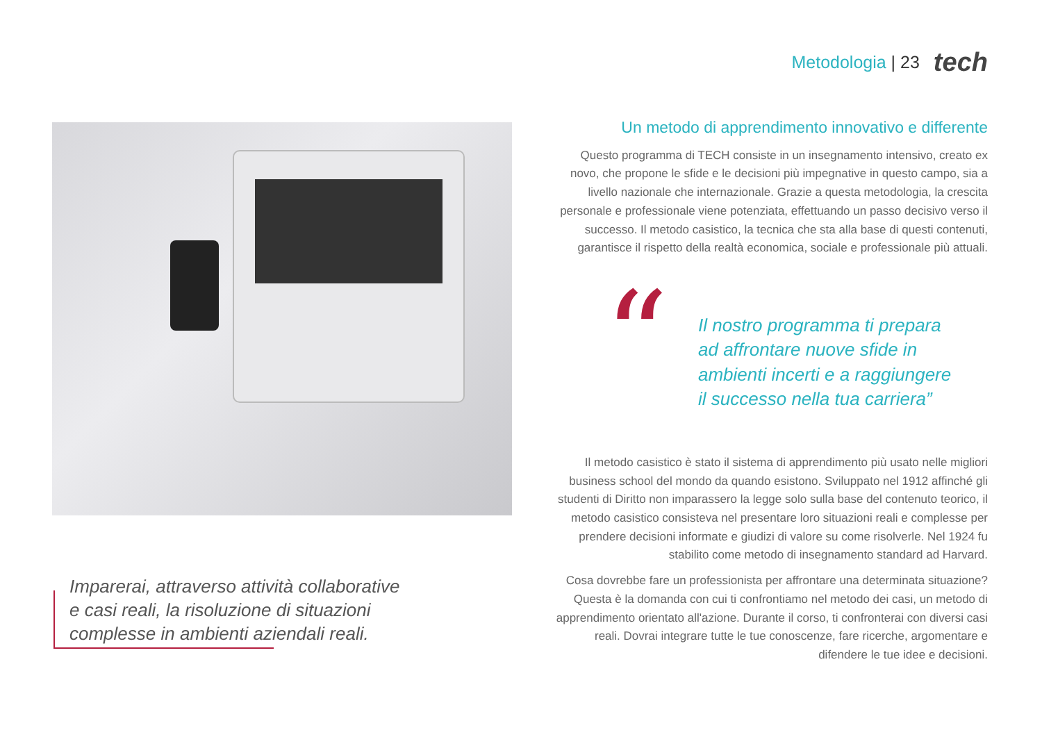Metodologia | 23 tech
Imparerai, attraverso attività collaborative
e casi reali, la risoluzione di situazioni
complesse in ambienti aziendali reali.
Un metodo di apprendimento innovativo e differente
Questo programma di TECH consiste in un insegnamento intensivo, creato ex novo, che propone le sfide e le decisioni più impegnative in questo campo, sia a livello nazionale che internazionale. Grazie a questa metodologia, la crescita personale e professionale viene potenziata, effettuando un passo decisivo verso il successo. Il metodo casistico, la tecnica che sta alla base di questi contenuti, garantisce il rispetto della realtà economica, sociale e professionale più attuali.
“
Il nostro programma ti prepara
ad affrontare nuove sfide in
ambienti incerti e a raggiungere
il successo nella tua carriera”
Il metodo casistico è stato il sistema di apprendimento più usato nelle migliori business school del mondo da quando esistono. Sviluppato nel 1912 affinché gli studenti di Diritto non imparassero la legge solo sulla base del contenuto teorico, il metodo casistico consisteva nel presentare loro situazioni reali e complesse per prendere decisioni informate e giudizi di valore su come risolverle. Nel 1924 fu stabilito come metodo di insegnamento standard ad Harvard.
Cosa dovrebbe fare un professionista per affrontare una determinata situazione? Questa è la domanda con cui ti confrontiamo nel metodo dei casi, un metodo di apprendimento orientato all'azione. Durante il corso, ti confronterai con diversi casi reali. Dovrai integrare tutte le tue conoscenze, fare ricerche, argomentare e difendere le tue idee e decisioni.